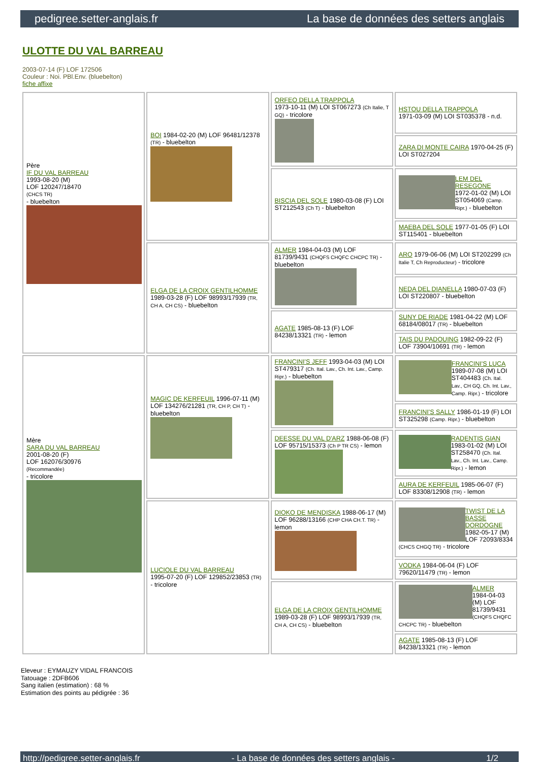pedigree.setter-anglais.fr La base de données des setters anglais
ULOTTE DU VAL BARREAU
2003-07-14 (F) LOF 172506
Couleur : Noi. PBl.Env. (bluebelton)
fiche affixe
| Père IF DU VAL BARREAU 1993-08-20 (M) LOF 120247/18470 (CHCS TR) - bluebelton | BOI 1984-02-20 (M) LOF 96481/12378 (TR) - bluebelton | ORFEO DELLA TRAPPOLA 1973-10-11 (M) LOI ST067273 (Ch Italie, T GQ) - tricolore | HSTOU DELLA TRAPPOLA 1971-03-09 (M) LOI ST035378 - n.d. |
| | | | ZARA DI MONTE CAIRA 1970-04-25 (F) LOI ST027204 |
| | | BISCIA DEL SOLE 1980-03-08 (F) LOI ST212543 (Ch T) - bluebelton | LEM DEL RESEGONE 1972-01-02 (M) LOI ST054069 (Camp. Ripr.) - bluebelton |
| | | | MAEBA DEL SOLE 1977-01-05 (F) LOI ST115401 - bluebelton |
| | ELGA DE LA CROIX GENTILHOMME 1989-03-28 (F) LOF 98993/17939 (TR, CH A, CH CS) - bluebelton | ALMER 1984-04-03 (M) LOF 81739/9431 (CHQFS CHQFC CHCPC TR) - bluebelton | ARO 1979-06-06 (M) LOI ST202299 (Ch Italie T, Ch Reproducteur) - tricolore |
| | | | NEDA DEL DIANELLA 1980-07-03 (F) LOI ST220807 - bluebelton |
| | | AGATE 1985-08-13 (F) LOF 84238/13321 (TR) - lemon | SUNY DE RIADE 1981-04-22 (M) LOF 68184/08017 (TR) - bluebelton |
| | | | TAIS DU PADOUING 1982-09-22 (F) LOF 73904/10691 (TR) - lemon |
| Mère SARA DU VAL BARREAU 2001-08-20 (F) LOF 162076/30976 (Recommandée) - tricolore | MAGIC DE KERFEUIL 1996-07-11 (M) LOF 134276/21281 (TR, CH P, CH T) - bluebelton | FRANCINI'S JEFF 1993-04-03 (M) LOI ST479317 (Ch. Ital. Lav., Ch. Int. Lav., Camp. Ripr.) - bluebelton | FRANCINI'S LUCA 1989-07-08 (M) LOI ST404483 (Ch. Ital. Lav., CH GQ, Ch. Int. Lav., Camp. Ripr.) - tricolore |
| | | | FRANCINI'S SALLY 1986-01-19 (F) LOI ST325298 (Camp. Ripr.) - bluebelton |
| | | DEESSE DU VAL D'ARZ 1988-06-08 (F) LOF 95715/15373 (Ch P TR CS) - lemon | RADENTIS GIAN 1983-01-02 (M) LOI ST258470 (Ch. Ital. Lav., Ch. Int. Lav., Camp. Ripr.) - lemon |
| | | | AURA DE KERFEUIL 1985-06-07 (F) LOF 83308/12908 (TR) - lemon |
| | LUCIOLE DU VAL BARREAU 1995-07-20 (F) LOF 129852/23853 (TR) - tricolore | DIOKO DE MENDISKA 1988-06-17 (M) LOF 96288/13166 (CHP CHA CH.T. TR) - lemon | TWIST DE LA BASSE DORDOGNE 1982-05-17 (M) LOF 72093/8334 (CHCS CHGQ TR) - tricolore |
| | | | VODKA 1984-06-04 (F) LOF 79620/11479 (TR) - lemon |
| | | ELGA DE LA CROIX GENTILHOMME 1989-03-28 (F) LOF 98993/17939 (TR, CH A, CH CS) - bluebelton | ALMER 1984-04-03 (M) LOF 81739/9431 (CHQFS CHQFC CHCPC TR) - bluebelton |
| | | | AGATE 1985-08-13 (F) LOF 84238/13321 (TR) - lemon |
Eleveur : EYMAUZY VIDAL FRANCOIS
Tatouage : 2DFB606
Sang italien (estimation) : 68 %
Estimation des points au pédigrée : 36
http://pedigree.setter-anglais.fr - La base de données des setters anglais - 1/2